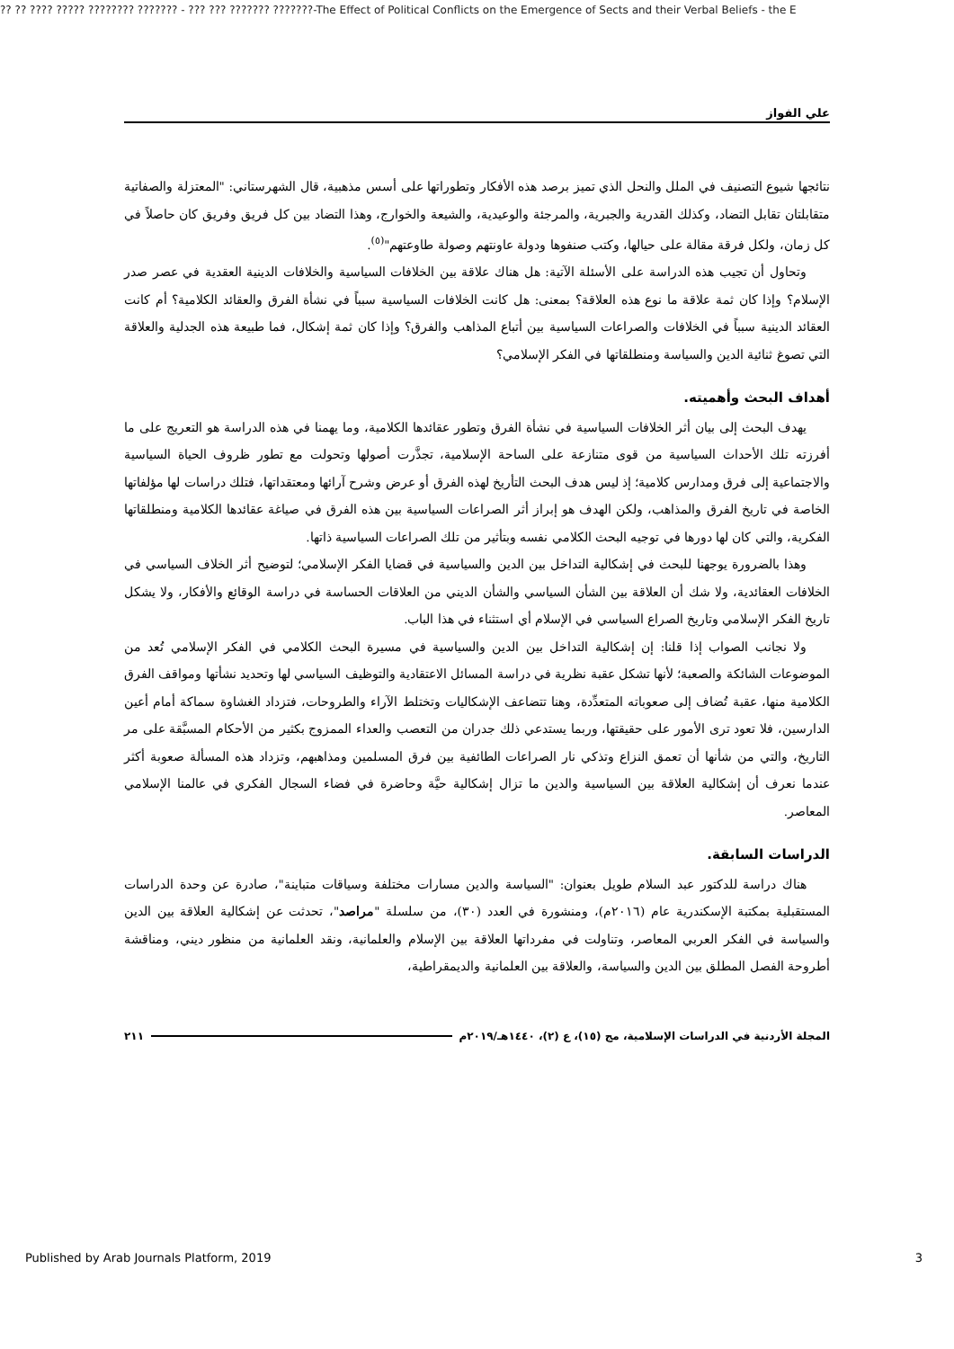?? ?? ???? ????? ???????? ??????? - ??? ??? ??????? ???????-The Effect of Political Conflicts on the Emergence of Sects and their Verbal Beliefs - the E
علي الفواز
نتائجها شيوع التصنيف في الملل والنحل الذي تميز برصد هذه الأفكار وتطوراتها على أسس مذهبية، قال الشهرستاني: "المعتزلة والصفاتية متقابلتان تقابل التضاد، وكذلك القدرية والجبرية، والمرجئة والوعيدية، والشيعة والخوارج، وهذا التضاد بين كل فريق وفريق كان حاصلاً في كل زمان، ولكل فرقة مقالة على حيالها، وكتب صنفوها ودولة عاونتهم وصولة طاوعتهم"<sup>(٥)</sup>.
وتحاول أن تجيب هذه الدراسة على الأسئلة الآتية: هل هناك علاقة بين الخلافات السياسية والخلافات الدينية العقدية في عصر صدر الإسلام؟ وإذا كان ثمة علاقة ما نوع هذه العلاقة؟ بمعنى: هل كانت الخلافات السياسية سبباً في نشأة الفرق والعقائد الكلامية؟ أم كانت العقائد الدينية سبباً في الخلافات والصراعات السياسية بين أتباع المذاهب والفرق؟ وإذا كان ثمة إشكال، فما طبيعة هذه الجدلية والعلاقة التي تصوغ ثنائية الدين والسياسة ومنطلقاتها في الفكر الإسلامي؟
أهداف البحث وأهميته.
يهدف البحث إلى بيان أثر الخلافات السياسية في نشأة الفرق وتطور عقائدها الكلامية، وما يهمنا في هذه الدراسة هو التعريج على ما أفرزته تلك الأحداث السياسية من قوى متنازعة على الساحة الإسلامية، تجذَّرت أصولها وتحولت مع تطور ظروف الحياة السياسية والاجتماعية إلى فرق ومدارس كلامية؛ إذ ليس هدف البحث التأريخ لهذه الفرق أو عرض وشرح آرائها ومعتقداتها، فتلك دراسات لها مؤلفاتها الخاصة في تاريخ الفرق والمذاهب، ولكن الهدف هو إبراز أثر الصراعات السياسية بين هذه الفرق في صياغة عقائدها الكلامية ومنطلقاتها الفكرية، والتي كان لها دورها في توجيه البحث الكلامي نفسه وبتأثير من تلك الصراعات السياسية ذاتها.
وهذا بالضرورة يوجهنا للبحث في إشكالية التداخل بين الدين والسياسية في قضايا الفكر الإسلامي؛ لتوضيح أثر الخلاف السياسي في الخلافات العقائدية، ولا شك أن العلاقة بين الشأن السياسي والشأن الديني من العلاقات الحساسة في دراسة الوقائع والأفكار، ولا يشكل تاريخ الفكر الإسلامي وتاريخ الصراع السياسي في الإسلام أي استثناء في هذا الباب.
ولا نجانب الصواب إذا قلنا: إن إشكالية التداخل بين الدين والسياسية في مسيرة البحث الكلامي في الفكر الإسلامي تُعد من الموضوعات الشائكة والصعبة؛ لأنها تشكل عقبة نظرية في دراسة المسائل الاعتقادية والتوظيف السياسي لها وتحديد نشأتها ومواقف الفرق الكلامية منها، عقبة تُضاف إلى صعوباته المتعدِّدة، وهنا تتضاعف الإشكاليات وتختلط الآراء والطروحات، فتزداد الغشاوة سماكة أمام أعين الدارسين، فلا تعود ترى الأمور على حقيقتها، وربما يستدعي ذلك جدران من التعصب والعداء الممزوج بكثير من الأحكام المسبَّقة على مر التاريخ، والتي من شأنها أن تعمق النزاع وتذكي نار الصراعات الطائفية بين فرق المسلمين ومذاهبهم، وتزداد هذه المسألة صعوبة أكثر عندما نعرف أن إشكالية العلاقة بين السياسية والدين ما تزال إشكالية حيَّة وحاضرة في فضاء السجال الفكري في عالمنا الإسلامي المعاصر.
الدراسات السابقة.
هناك دراسة للدكتور عبد السلام طويل بعنوان: "السياسة والدين مسارات مختلفة وسياقات متباينة"، صادرة عن وحدة الدراسات المستقبلية بمكتبة الإسكندرية عام (٢٠١٦م)، ومنشورة في العدد (٣٠)، من سلسلة "مراصد"، تحدثت عن إشكالية العلاقة بين الدين والسياسة في الفكر العربي المعاصر، وتناولت في مفرداتها العلاقة بين الإسلام والعلمانية، ونقد العلمانية من منظور ديني، ومناقشة أطروحة الفصل المطلق بين الدين والسياسة، والعلاقة بين العلمانية والديمقراطية،
المجلة الأردنية في الدراسات الإسلامية، مج (١٥)، ع (٢)، ١٤٤٠هـ/٢٠١٩م ٢١١
Published by Arab Journals Platform, 2019 3